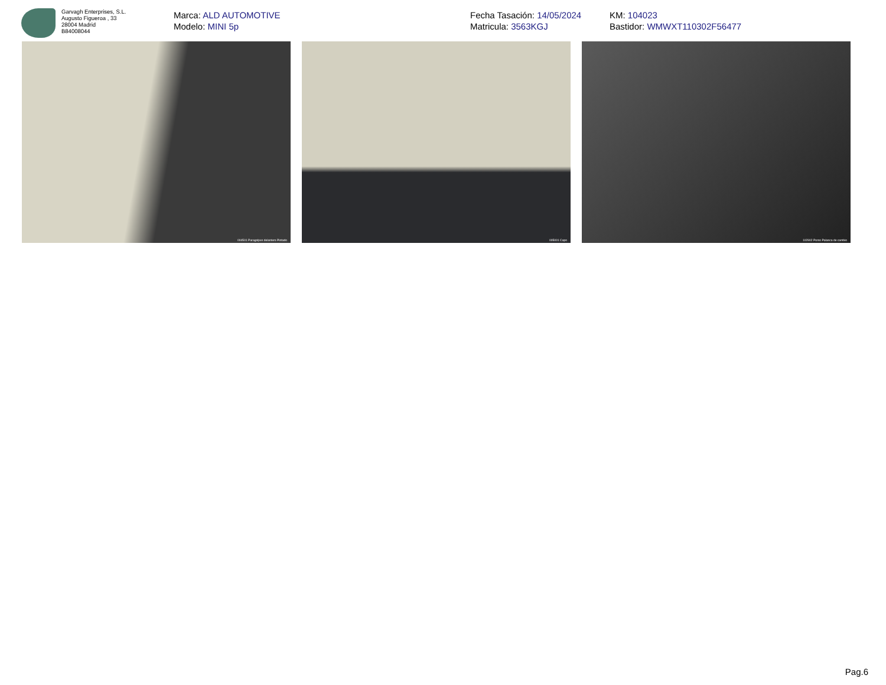Garvagh Enterprises, S.L.
Augusto Figueroa , 33
28004 Madrid
B84008044
Marca: ALD AUTOMOTIVE
Modelo: MINI 5p
Fecha Tasación: 14/05/2024
Matricula: 3563KGJ
KM: 104023
Bastidor: WMWXT110302F56477
004501 Paragolpes delantero Pintado
005001 Capo
102902 Pomo Palanca de cambio
Pag.6